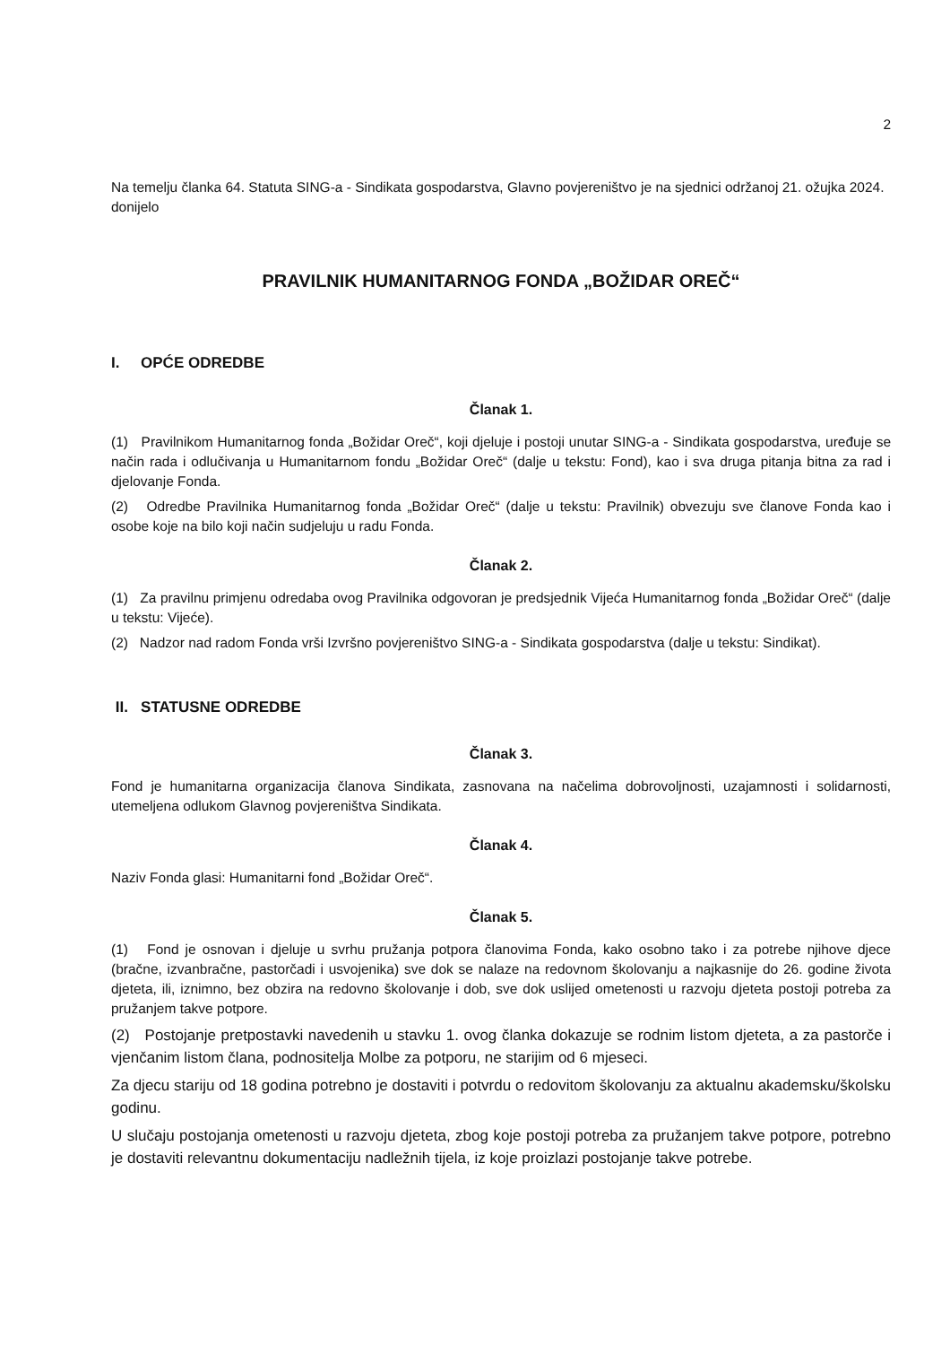2
Na temelju članka 64. Statuta SING-a - Sindikata gospodarstva, Glavno povjereništvo je na sjednici održanoj 21. ožujka 2024. donijelo
PRAVILNIK HUMANITARNOG FONDA „BOŽIDAR OREČ“
I. OPĆE ODREDBE
Članak 1.
(1) Pravilnikom Humanitarnog fonda „Božidar Oreč“, koji djeluje i postoji unutar SING-a - Sindikata gospodarstva, uređuje se način rada i odlučivanja u Humanitarnom fondu „Božidar Oreč“ (dalje u tekstu: Fond), kao i sva druga pitanja bitna za rad i djelovanje Fonda.
(2) Odredbe Pravilnika Humanitarnog fonda „Božidar Oreč“ (dalje u tekstu: Pravilnik) obvezuju sve članove Fonda kao i osobe koje na bilo koji način sudjeluju u radu Fonda.
Članak 2.
(1) Za pravilnu primjenu odredaba ovog Pravilnika odgovoran je predsjednik Vijeća Humanitarnog fonda „Božidar Oreč“ (dalje u tekstu: Vijeće).
(2) Nadzor nad radom Fonda vrši Izvršno povjereništvo SING-a - Sindikata gospodarstva (dalje u tekstu: Sindikat).
II. STATUSNE ODREDBE
Članak 3.
Fond je humanitarna organizacija članova Sindikata, zasnovana na načelima dobrovoljnosti, uzajamnosti i solidarnosti, utemeljena odlukom Glavnog povjereništva Sindikata.
Članak 4.
Naziv Fonda glasi: Humanitarni fond „Božidar Oreč“.
Članak 5.
(1) Fond je osnovan i djeluje u svrhu pružanja potpora članovima Fonda, kako osobno tako i za potrebe njihove djece (bračne, izvanbračne, pastorčadi i usvojenika) sve dok se nalaze na redovnom školovanju a najkasnije do 26. godine života djeteta, ili, iznimno, bez obzira na redovno školovanje i dob, sve dok uslijed ometenosti u razvoju djeteta postoji potreba za pružanjem takve potpore.
(2) Postojanje pretpostavki navedenih u stavku 1. ovog članka dokazuje se rodnim listom djeteta, a za pastorče i vjenčanim listom člana, podnositelja Molbe za potporu, ne starijim od 6 mjeseci.
Za djecu stariju od 18 godina potrebno je dostaviti i potvrdu o redovitom školovanju za aktualnu akademsku/školsku godinu.
U slučaju postojanja ometenosti u razvoju djeteta, zbog koje postoji potreba za pružanjem takve potpore, potrebno je dostaviti relevantnu dokumentaciju nadležnih tijela, iz koje proizlazi postojanje takve potrebe.